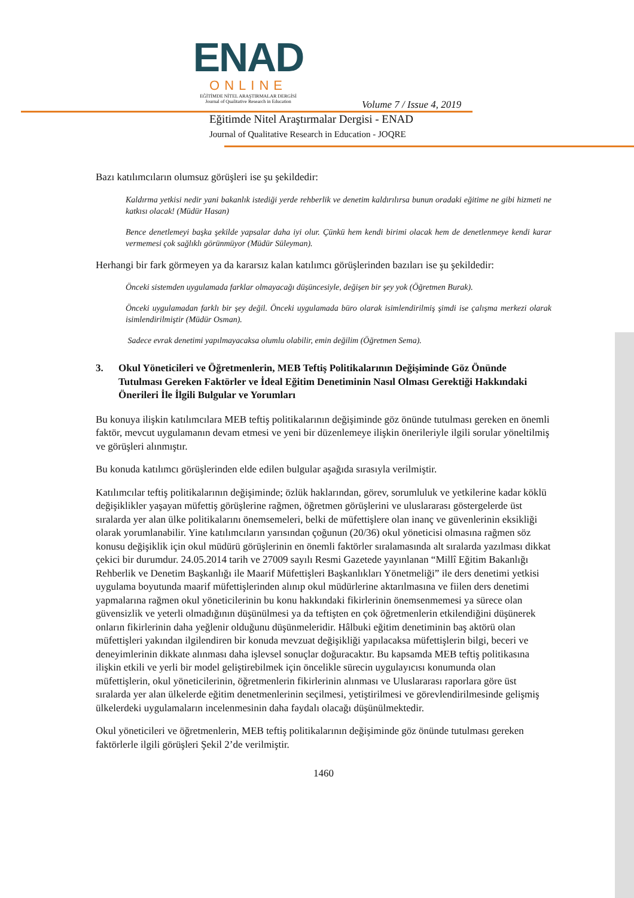ENAD
ONLINE
EĞİTİMDE NİTEL ARAŞTIRMALAR DERGİSİ
Journal of Qualitative Research in Education
Volume 7 / Issue 4, 2019
Eğitimde Nitel Araştırmalar Dergisi - ENAD
Journal of Qualitative Research in Education - JOQRE
Bazı katılımcıların olumsuz görüşleri ise şu şekildedir:
Kaldırma yetkisi nedir yani bakanlık istediği yerde rehberlik ve denetim kaldırılırsa bunun oradaki eğitime ne gibi hizmeti ne katkısı olacak! (Müdür Hasan)
Bence denetlemeyi başka şekilde yapsalar daha iyi olur. Çünkü hem kendi birimi olacak hem de denetlenmeye kendi karar vermemesi çok sağlıklı görünmüyor (Müdür Süleyman).
Herhangi bir fark görmeyen ya da kararsız kalan katılımcı görüşlerinden bazıları ise şu şekildedir:
Önceki sistemden uygulamada farklar olmayacağı düşüncesiyle, değişen bir şey yok (Öğretmen Burak).
Önceki uygulamadan farklı bir şey değil. Önceki uygulamada büro olarak isimlendirilmiş şimdi ise çalışma merkezi olarak isimlendirilmiştir (Müdür Osman).
Sadece evrak denetimi yapılmayacaksa olumlu olabilir, emin değilim (Öğretmen Sema).
3. Okul Yöneticileri ve Öğretmenlerin, MEB Teftiş Politikalarının Değişiminde Göz Önünde Tutulması Gereken Faktörler ve İdeal Eğitim Denetiminin Nasıl Olması Gerektiği Hakkındaki Önerileri İle İlgili Bulgular ve Yorumları
Bu konuya ilişkin katılımcılara MEB teftiş politikalarının değişiminde göz önünde tutulması gereken en önemli faktör, mevcut uygulamanın devam etmesi ve yeni bir düzenlemeye ilişkin önerileriyle ilgili sorular yöneltilmiş ve görüşleri alınmıştır.
Bu konuda katılımcı görüşlerinden elde edilen bulgular aşağıda sırasıyla verilmiştir.
Katılımcılar teftiş politikalarının değişiminde; özlük haklarından, görev, sorumluluk ve yetkilerine kadar köklü değişiklikler yaşayan müfettiş görüşlerine rağmen, öğretmen görüşlerini ve uluslararası göstergelerde üst sıralarda yer alan ülke politikalarını önemsemeleri, belki de müfettişlere olan inanç ve güvenlerinin eksikliği olarak yorumlanabilir. Yine katılımcıların yarısından çoğunun (20/36) okul yöneticisi olmasına rağmen söz konusu değişiklik için okul müdürü görüşlerinin en önemli faktörler sıralamasında alt sıralarda yazılması dikkat çekici bir durumdur. 24.05.2014 tarih ve 27009 sayılı Resmi Gazetede yayınlanan “Millî Eğitim Bakanlığı Rehberlik ve Denetim Başkanlığı ile Maarif Müfettişleri Başkanlıkları Yönetmeliği” ile ders denetimi yetkisi uygulama boyutunda maarif müfettişlerinden alınıp okul müdürlerine aktarılmasına ve fiilen ders denetimi yapmalarına rağmen okul yöneticilerinin bu konu hakkındaki fikirlerinin önemsenmemesi ya sürece olan güvensizlik ve yeterli olmadığının düşünülmesi ya da teftişten en çok öğretmenlerin etkilendiğini düşünerek onların fikirlerinin daha yeğlenir olduğunu düşünmeleridir. Hâlbuki eğitim denetiminin baş aktörü olan müfettişleri yakından ilgilendiren bir konuda mevzuat değişikliği yapılacaksa müfettişlerin bilgi, beceri ve deneyimlerinin dikkate alınması daha işlevsel sonuçlar doğuracaktır. Bu kapsamda MEB teftiş politikasına ilişkin etkili ve yerli bir model geliştirebilmek için öncelikle sürecin uygulayıcısı konumunda olan müfettişlerin, okul yöneticilerinin, öğretmenlerin fikirlerinin alınması ve Uluslararası raporlara göre üst sıralarda yer alan ülkelerde eğitim denetmenlerinin seçilmesi, yetiştirilmesi ve görevlendirilmesinde gelişmiş ülkelerdeki uygulamaların incelenmesinin daha faydalı olacağı düşünülmektedir.
Okul yöneticileri ve öğretmenlerin, MEB teftiş politikalarının değişiminde göz önünde tutulması gereken faktörlerle ilgili görüşleri Şekil 2’de verilmiştir.
1460